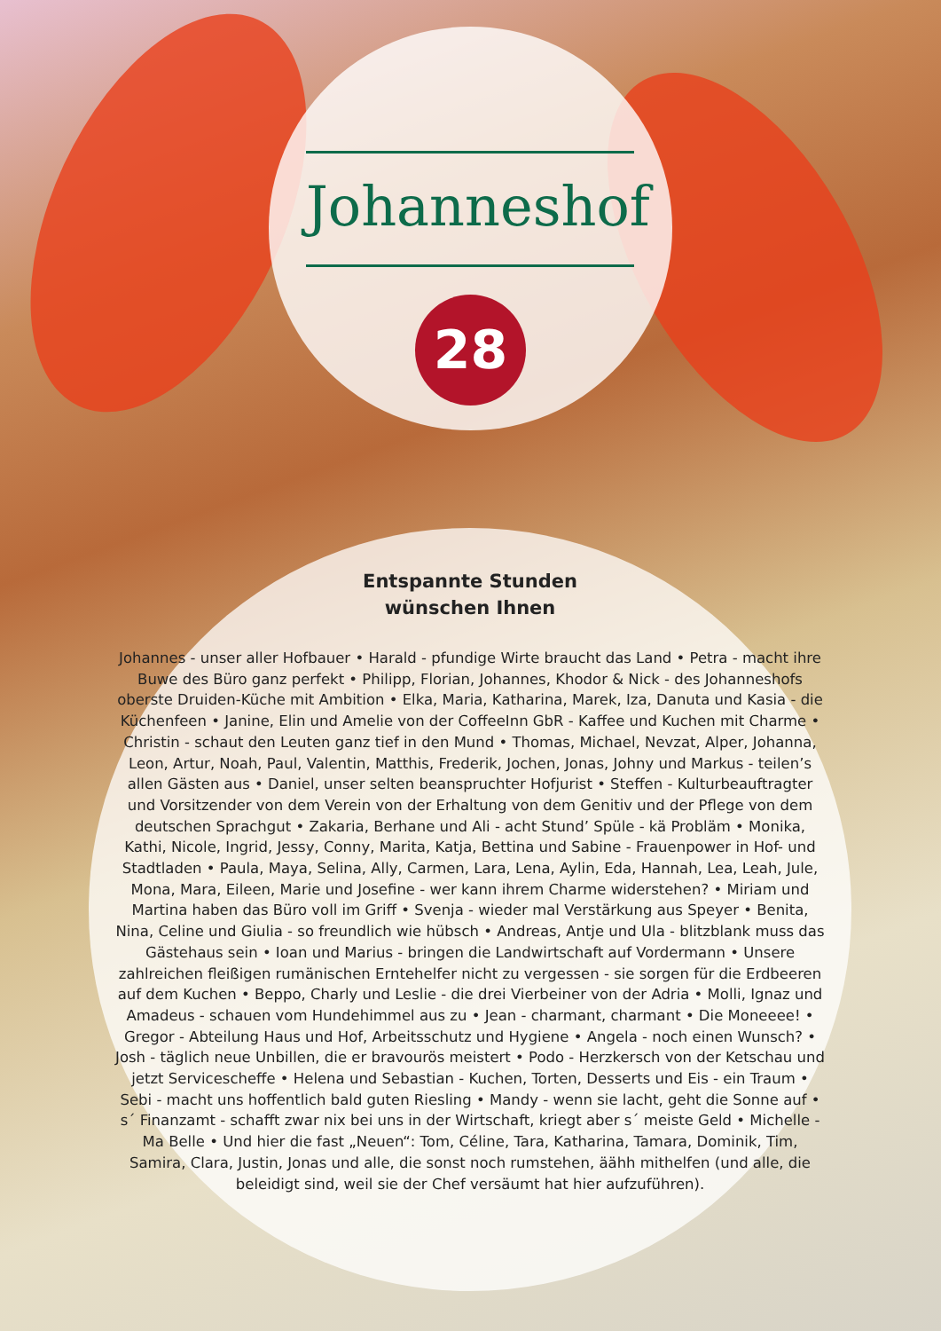Johanneshof
28
Entspannte Stunden
wünschen Ihnen
Johannes - unser aller Hofbauer • Harald - pfundige Wirte braucht das Land • Petra - macht ihre Buwe des Büro ganz perfekt • Philipp, Florian, Johannes, Khodor & Nick - des Johanneshofs oberste Druiden-Küche mit Ambition • Elka, Maria, Katharina, Marek, Iza, Danuta und Kasia - die Küchenfeen • Janine, Elin und Amelie von der CoffeeInn GbR - Kaffee und Kuchen mit Charme • Christin - schaut den Leuten ganz tief in den Mund • Thomas, Michael, Nevzat, Alper, Johanna, Leon, Artur, Noah, Paul, Valentin, Matthis, Frederik, Jochen, Jonas, Johny und Markus - teilen’s allen Gästen aus • Daniel, unser selten beanspruchter Hofjurist • Steffen - Kulturbeauftragter und Vorsitzender von dem Verein von der Erhaltung von dem Genitiv und der Pflege von dem deutschen Sprachgut • Zakaria, Berhane und Ali - acht Stund’ Spüle - kä Probläm • Monika, Kathi, Nicole, Ingrid, Jessy, Conny, Marita, Katja, Bettina und Sabine - Frauenpower in Hof- und Stadtladen • Paula, Maya, Selina, Ally, Carmen, Lara, Lena, Aylin, Eda, Hannah, Lea, Leah, Jule, Mona, Mara, Eileen, Marie und Josefine - wer kann ihrem Charme widerstehen? • Miriam und Martina haben das Büro voll im Griff • Svenja - wieder mal Verstärkung aus Speyer • Benita, Nina, Celine und Giulia - so freundlich wie hübsch • Andreas, Antje und Ula - blitzblank muss das Gästehaus sein • Ioan und Marius - bringen die Landwirtschaft auf Vordermann • Unsere zahlreichen fleißigen rumänischen Erntehelfer nicht zu vergessen - sie sorgen für die Erdbeeren auf dem Kuchen • Beppo, Charly und Leslie - die drei Vierbeiner von der Adria • Molli, Ignaz und Amadeus - schauen vom Hundehimmel aus zu • Jean - charmant, charmant • Die Moneeee! • Gregor - Abteilung Haus und Hof, Arbeitsschutz und Hygiene • Angela - noch einen Wunsch? • Josh - täglich neue Unbillen, die er bravourös meistert • Podo - Herzkersch von der Ketschau und jetzt Servicescheffe • Helena und Sebastian - Kuchen, Torten, Desserts und Eis - ein Traum • Sebi - macht uns hoffentlich bald guten Riesling • Mandy - wenn sie lacht, geht die Sonne auf • s´ Finanzamt - schafft zwar nix bei uns in der Wirtschaft, kriegt aber s´ meiste Geld • Michelle - Ma Belle • Und hier die fast „Neuen“: Tom, Céline, Tara, Katharina, Tamara, Dominik, Tim, Samira, Clara, Justin, Jonas und alle, die sonst noch rumstehen, äähh mithelfen (und alle, die beleidigt sind, weil sie der Chef versäumt hat hier aufzuführen).